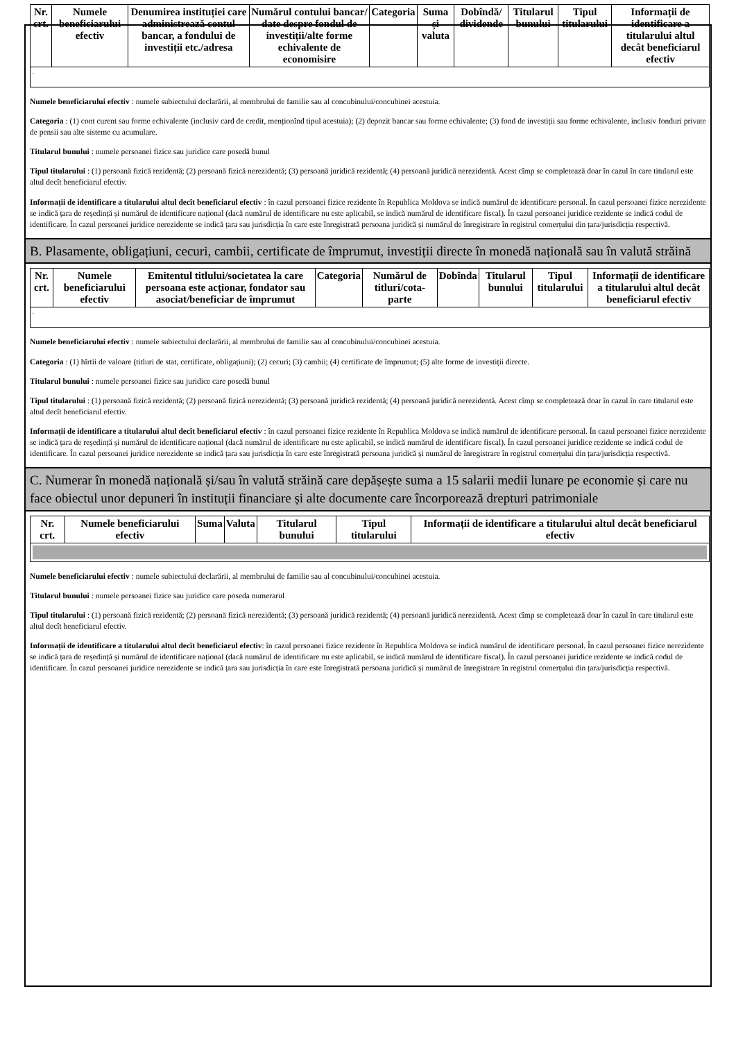| Nr. crt. | Numele beneficiarului efectiv | Denumirea instituției care administrează contul bancar, a fondului de investiții etc./adresa | Numărul contului bancar/ date despre fondul de investiții/alte forme echivalente de economisire | Categoria | Suma și valuta | Dobîndă/ dividende | Titularul bunului | Tipul titularului | Informații de identificare a titularului altul decât beneficiarul efectiv |
| --- | --- | --- | --- | --- | --- | --- | --- | --- | --- |
| - | | | | | | | | | |
Numele beneficiarului efectiv : numele subiectului declarării, al membrului de familie sau al concubinului/concubinei acestuia.
Categoria : (1) cont curent sau forme echivalente (inclusiv card de credit, menționînd tipul acestuia); (2) depozit bancar sau forme echivalente; (3) fond de investiții sau forme echivalente, inclusiv fonduri private de pensii sau alte sisteme cu acumulare.
Titularul bunului : numele persoanei fizice sau juridice care posedă bunul
Tipul titularului : (1) persoană fizică rezidentă; (2) persoană fizică nerezidentă; (3) persoană juridică rezidentă; (4) persoană juridică nerezidentă. Acest cîmp se completează doar în cazul în care titularul este altul decît beneficiarul efectiv.
Informații de identificare a titularului altul decît beneficiarul efectiv : în cazul persoanei fizice rezidente în Republica Moldova se indică numărul de identificare personal. În cazul persoanei fizice nerezidente se indică țara de reședință și numărul de identificare național (dacă numărul de identificare nu este aplicabil, se indică numărul de identificare fiscal). În cazul persoanei juridice rezidente se indică codul de identificare. În cazul persoanei juridice nerezidente se indică țara sau jurisdicția în care este înregistrată persoana juridică și numărul de înregistrare în registrul comerțului din țara/jurisdicția respectivă.
B. Plasamente, obligațiuni, cecuri, cambii, certificate de împrumut, investiții directe în monedă națională sau în valută străină
| Nr. crt. | Numele beneficiarului efectiv | Emitentul titlului/societatea la care persoana este acționar, fondator sau asociat/beneficiar de împrumut | Categoria | Numărul de titluri/cota-parte | Dobînda | Titularul bunului | Tipul titularului | Informații de identificare a titularului altul decât beneficiarul efectiv |
| --- | --- | --- | --- | --- | --- | --- | --- | --- |
| - | | | | | | | | |
Numele beneficiarului efectiv : numele subiectului declarării, al membrului de familie sau al concubinului/concubinei acestuia.
Categoria : (1) hîrtii de valoare (titluri de stat, certificate, obligațiuni); (2) cecuri; (3) cambii; (4) certificate de împrumut; (5) alte forme de investiții directe.
Titularul bunului : numele persoanei fizice sau juridice care posedă bunul
Tipul titularului : (1) persoană fizică rezidentă; (2) persoană fizică nerezidentă; (3) persoană juridică rezidentă; (4) persoană juridică nerezidentă. Acest cîmp se completează doar în cazul în care titularul este altul decît beneficiarul efectiv.
Informații de identificare a titularului altul decît beneficiarul efectiv : în cazul persoanei fizice rezidente în Republica Moldova se indică numărul de identificare personal. În cazul persoanei fizice nerezidente se indică țara de reședință și numărul de identificare național (dacă numărul de identificare nu este aplicabil, se indică numărul de identificare fiscal). În cazul persoanei juridice rezidente se indică codul de identificare. În cazul persoanei juridice nerezidente se indică țara sau jurisdicția în care este înregistrată persoana juridică și numărul de înregistrare în registrul comerțului din țara/jurisdicția respectivă.
C. Numerar în monedă națională și/sau în valută străină care depășește suma a 15 salarii medii lunare pe economie și care nu face obiectul unor depuneri în instituții financiare și alte documente care încorporează drepturi patrimoniale
| Nr. crt. | Numele beneficiarului efectiv | Suma | Valuta | Titularul bunului | Tipul titularului | Informații de identificare a titularului altul decât beneficiarul efectiv |
| --- | --- | --- | --- | --- | --- | --- |
Numele beneficiarului efectiv : numele subiectului declarării, al membrului de familie sau al concubinului/concubinei acestuia.
Titularul bunului : numele persoanei fizice sau juridice care poseda numerarul
Tipul titularului : (1) persoană fizică rezidentă; (2) persoană fizică nerezidentă; (3) persoană juridică rezidentă; (4) persoană juridică nerezidentă. Acest cîmp se completează doar în cazul în care titularul este altul decît beneficiarul efectiv.
Informații de identificare a titularului altul decît beneficiarul efectiv: în cazul persoanei fizice rezidente în Republica Moldova se indică numărul de identificare personal. În cazul persoanei fizice nerezidente se indică țara de reședință și numărul de identificare național (dacă numărul de identificare nu este aplicabil, se indică numărul de identificare fiscal). În cazul persoanei juridice rezidente se indică codul de identificare. În cazul persoanei juridice nerezidente se indică țara sau jurisdicția în care este înregistrată persoana juridică și numărul de înregistrare în registrul comerțului din țara/jurisdicția respectivă.